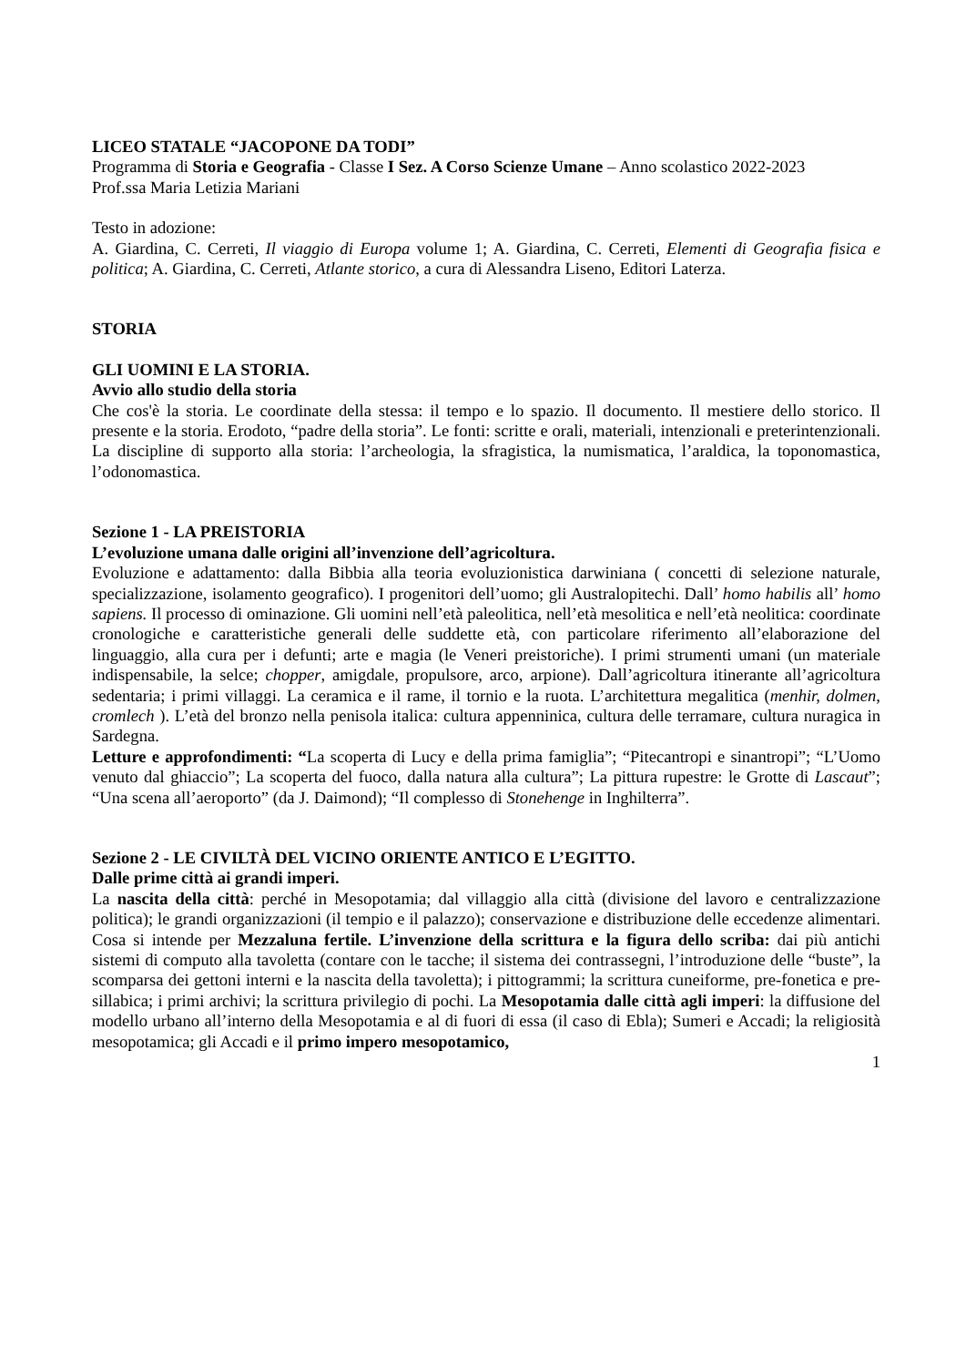LICEO STATALE “JACOPONE DA TODI”
Programma di Storia e Geografia - Classe I Sez. A Corso Scienze Umane – Anno scolastico 2022-2023
Prof.ssa Maria Letizia Mariani
Testo in adozione:
A. Giardina, C. Cerreti, Il viaggio di Europa volume 1; A. Giardina, C. Cerreti, Elementi di Geografia fisica e politica; A. Giardina, C. Cerreti, Atlante storico, a cura di Alessandra Liseno, Editori Laterza.
STORIA
GLI UOMINI E LA STORIA.
Avvio allo studio della storia
Che cos'è la storia. Le coordinate della stessa: il tempo e lo spazio. Il documento. Il mestiere dello storico. Il presente e la storia. Erodoto, “padre della storia”. Le fonti: scritte e orali, materiali, intenzionali e preterintenzionali. La discipline di supporto alla storia: l’archeologia, la sfragistica, la numismatica, l’araldica, la toponomastica, l’odonomastica.
Sezione 1 - LA PREISTORIA
L’evoluzione umana dalle origini all’invenzione dell’agricoltura.
Evoluzione e adattamento: dalla Bibbia alla teoria evoluzionistica darwiniana ( concetti di selezione naturale, specializzazione, isolamento geografico). I progenitori dell’uomo; gli Australopitechi. Dall’ homo habilis all’ homo sapiens. Il processo di ominazione. Gli uomini nell’età paleolitica, nell’età mesolitica e nell’età neolitica: coordinate cronologiche e caratteristiche generali delle suddette età, con particolare riferimento all’elaborazione del linguaggio, alla cura per i defunti; arte e magia (le Veneri preistoriche). I primi strumenti umani (un materiale indispensabile, la selce; chopper, amigdale, propulsore, arco, arpione). Dall’agricoltura itinerante all’agricoltura sedentaria; i primi villaggi. La ceramica e il rame, il tornio e la ruota. L’architettura megalitica (menhir, dolmen, cromlech ). L’età del bronzo nella penisola italica: cultura appenninica, cultura delle terramare, cultura nuragica in Sardegna.
Letture e approfondimenti: “La scoperta di Lucy e della prima famiglia”; “Pitecantropi e sinantropi”; “L’Uomo venuto dal ghiaccio”; La scoperta del fuoco, dalla natura alla cultura”; La pittura rupestre: le Grotte di Lascaut”; “Una scena all’aeroporto” (da J. Daimond); “Il complesso di Stonehenge in Inghilterra”.
Sezione 2 - LE CIVILTÀ DEL VICINO ORIENTE ANTICO E L’EGITTO.
Dalle prime città ai grandi imperi.
La nascita della città: perché in Mesopotamia; dal villaggio alla città (divisione del lavoro e centralizzazione politica); le grandi organizzazioni (il tempio e il palazzo); conservazione e distribuzione delle eccedenze alimentari. Cosa si intende per Mezzaluna fertile. L’invenzione della scrittura e la figura dello scriba: dai più antichi sistemi di computo alla tavoletta (contare con le tacche; il sistema dei contrassegni, l’introduzione delle “buste”, la scomparsa dei gettoni interni e la nascita della tavoletta); i pittogrammi; la scrittura cuneiforme, pre-fonetica e pre-sillabica; i primi archivi; la scrittura privilegio di pochi. La Mesopotamia dalle città agli imperi: la diffusione del modello urbano all’interno della Mesopotamia e al di fuori di essa (il caso di Ebla); Sumeri e Accadi; la religiosità mesopotamica; gli Accadi e il primo impero mesopotamico,
1